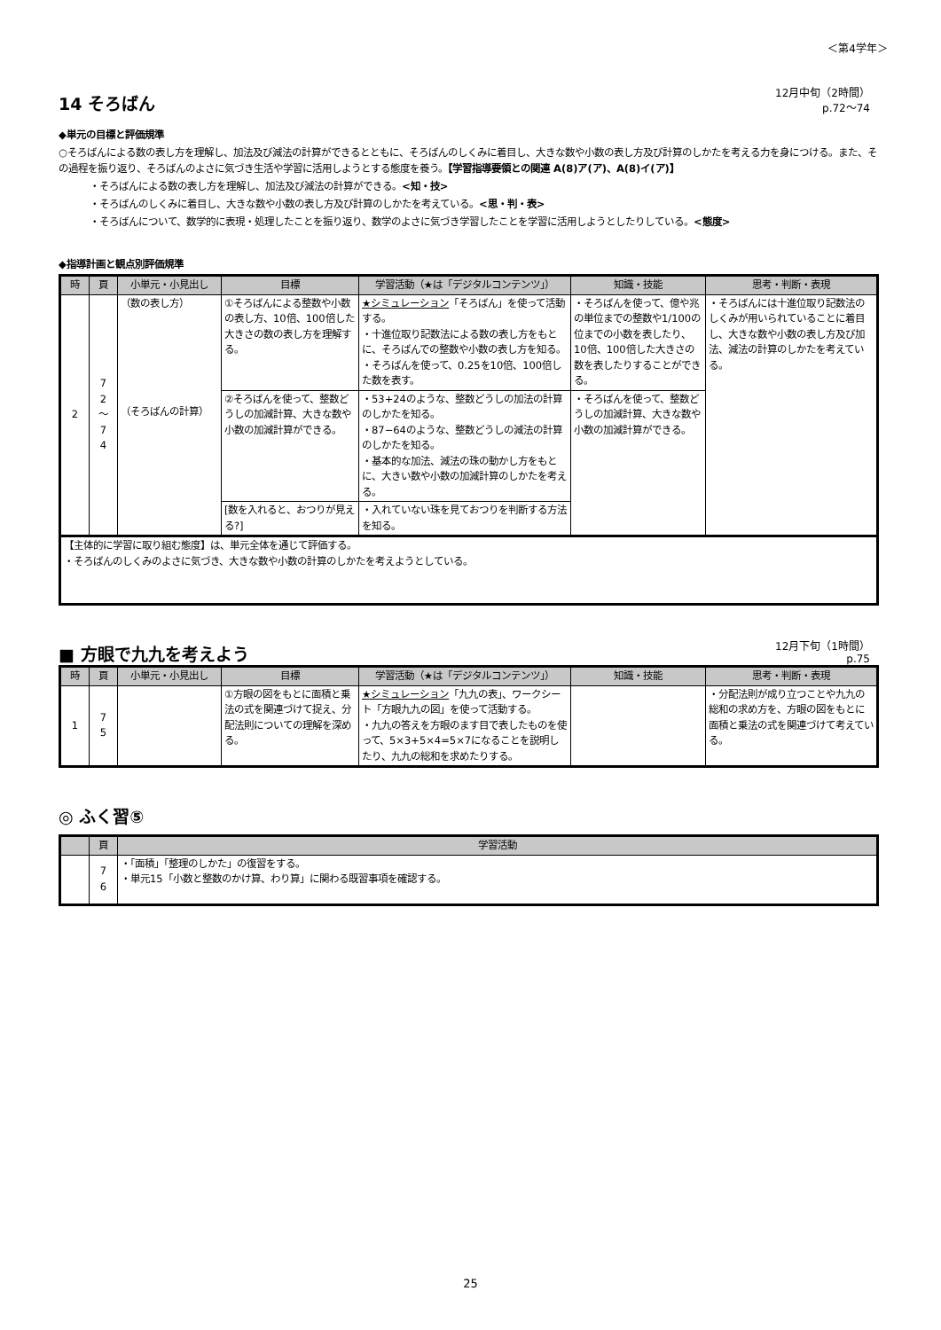＜第4学年＞
14 そろばん
12月中旬（2時間）
p.72～74
◆単元の目標と評価規準
○そろばんによる数の表し方を理解し、加法及び減法の計算ができるとともに、そろばんのしくみに着目し、大きな数や小数の表し方及び計算のしかたを考える力を身につける。また、その過程を振り返り、そろばんのよさに気づき生活や学習に活用しようとする態度を養う。【学習指導要領との関連 A(8)ア(ア)、A(8)イ(ア)】
・そろばんによる数の表し方を理解し、加法及び減法の計算ができる。<知・技>
・そろばんのしくみに着目し、大きな数や小数の表し方及び計算のしかたを考えている。<思・判・表>
・そろばんについて、数学的に表現・処理したことを振り返り、数学のよさに気づき学習したことを学習に活用しようとしたりしている。<態度>
◆指導計画と観点別評価規準
| 時 | 頁 | 小単元・小見出し | 目標 | 学習活動（★は「デジタルコンテンツ」） | 知識・技能 | 思考・判断・表現 |
| --- | --- | --- | --- | --- | --- | --- |
| 2 | 7 2 ～ 7 4 | （数の表し方） （そろばんの計算） | ①そろばんによる整数や小数の表し方、10倍、100倍した大きさの数の表し方を理解する。 | ★シミュレーション 「そろばん」を使って活動する。 ・十進位取り記数法による数の表し方をもとに、そろばんでの整数や小数の表し方を知る。 ・そろばんを使って、0.25を10倍、100倍した数を表す。 | ・そろばんを使って、億や兆の単位までの整数や1/100の位までの小数を表したり、10倍、100倍した大きさの数を表したりすることができる。 | ・そろばんには十進位取り記数法のしくみが用いられていることに着目し、大きな数や小数の表し方及び加法、減法の計算のしかたを考えている。 |
| | | | ②そろばんを使って、整数どうしの加減計算、大きな数や小数の加減計算ができる。 | ・53+24のような、整数どうしの加法の計算のしかたを知る。 ・87−64のような、整数どうしの減法の計算のしかたを知る。 ・基本的な加法、減法の珠の動かし方をもとに、大きい数や小数の加減計算のしかたを考える。 | ・そろばんを使って、整数どうしの加減計算、大きな数や小数の加減計算ができる。 | |
| | | | [数を入れると、おつりが見える?] | ・入れていない珠を見ておつりを判断する方法を知る。 | | |
| 【主体的に学習に取り組む態度】は、単元全体を通じて評価する。 ・そろばんのしくみのよさに気づき、大きな数や小数の計算のしかたを考えようとしている。 | | | | | | |
■ 方眼で九九を考えよう
12月下旬（1時間）
p.75
| 時 | 頁 | 小単元・小見出し | 目標 | 学習活動（★は「デジタルコンテンツ」） | 知識・技能 | 思考・判断・表現 |
| --- | --- | --- | --- | --- | --- | --- |
| 1 | 7 5 | | ①方眼の図をもとに面積と乗法の式を関連づけて捉え、分配法則についての理解を深める。 | ★シミュレーション 「九九の表」、ワークシート「方眼九九の図」を使って活動する。 ・九九の答えを方眼のます目で表したものを使って、5×3+5×4=5×7になることを説明したり、九九の総和を求めたりする。 | | ・分配法則が成り立つことや九九の総和の求め方を、方眼の図をもとに面積と乗法の式を関連づけて考えている。 |
◎ ふく習⑤
| | 頁 | 学習活動 |
| --- | --- | --- |
| | 7 6 | ・「面積」「整理のしかた」の復習をする。 ・単元15「小数と整数のかけ算、わり算」に関わる既習事項を確認する。 |
25